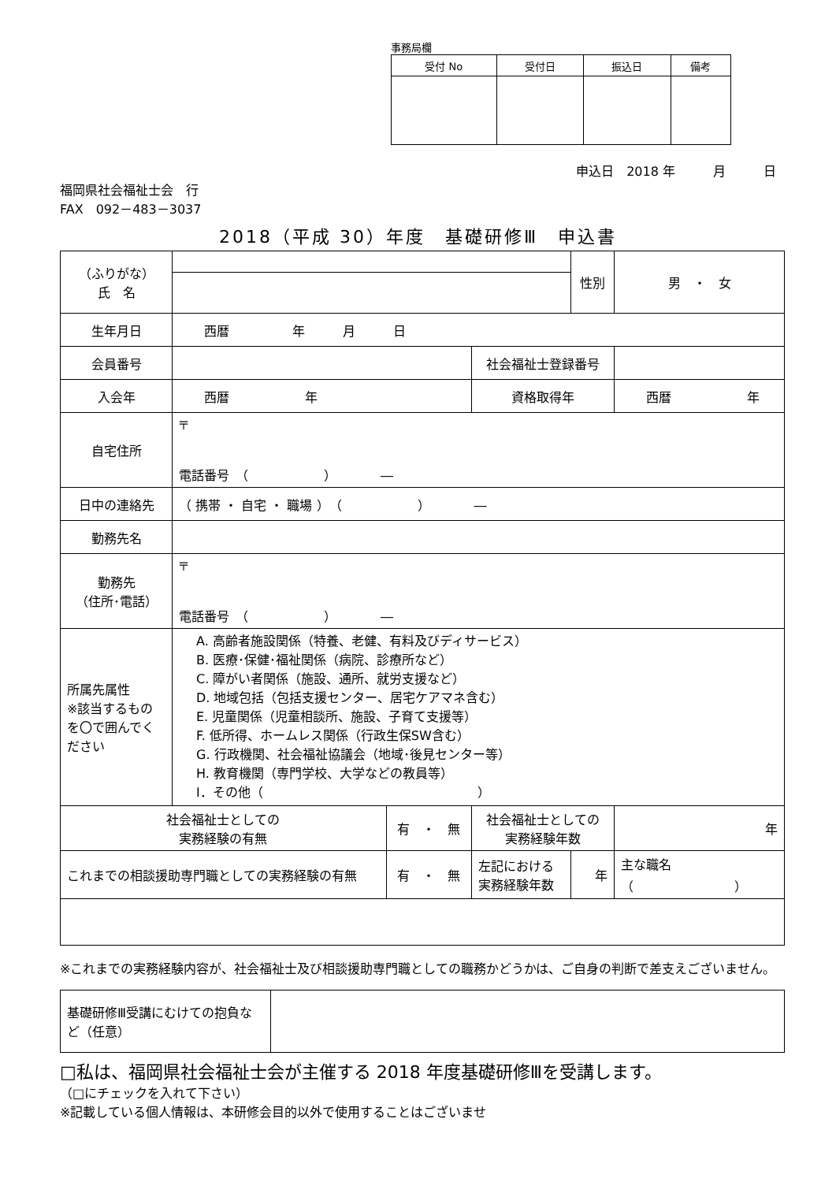事務局欄
| 受付 No | 受付日 | 振込日 | 備考 |
| --- | --- | --- | --- |
申込日　2018 年　　　月　　　日
福岡県社会福祉士会　行
FAX　092－483－3037
2018（平成 30）年度　基礎研修Ⅲ　申込書
| （ふりがな） 氏 名 | | | | 性別 | 男 ・ 女 |
| 生年月日 | 西暦 年 月 日 | | | | |
| 会員番号 | | | 社会福祉士登録番号 | | |
| 入会年 | 西暦 年 | | 資格取得年 | | 西暦 年 |
| 自宅住所 | 〒 電話番号 （ ） ― | | | | |
| 日中の連絡先 | （ 携帯 ・ 自宅 ・ 職場 ） （ ） ― | | | | |
| 勤務先名 | | | | | |
| 勤務先 （住所･電話） | 〒 電話番号 （ ） ― | | | | |
| 所属先属性 ※該当するものを〇で囲んでください | A. 高齢者施設関係（特養、老健、有料及びディサービス） B. 医療･保健･福祉関係（病院、診療所など） C. 障がい者関係（施設、通所、就労支援など） D. 地域包括（包括支援センター、居宅ケアマネ含む） E. 児童関係（児童相談所、施設、子育て支援等） F. 低所得、ホームレス関係（行政生保SW含む） G. 行政機関、社会福祉協議会（地域･後見センター等） H. 教育機関（専門学校、大学などの教員等） I．その他（ ） | | | | |
| 社会福祉士としての 実務経験の有無 | | 有 ・ 無 | 社会福祉士としての 実務経験年数 | | 年 |
| これまでの相談援助専門職としての実務経験の有無 | | 有 ・ 無 | 左記における 実務経験年数 | 年 | 主な職名 （ ） |
※これまでの実務経験内容が、社会福祉士及び相談援助専門職としての職務かどうかは、ご自身の判断で差支えございません。
| 基礎研修Ⅲ受講にむけての抱負など（任意） | |
□私は、福岡県社会福祉士会が主催する 2018 年度基礎研修Ⅲを受講します。
（□にチェックを入れて下さい）
※記載している個人情報は、本研修会目的以外で使用することはございませ